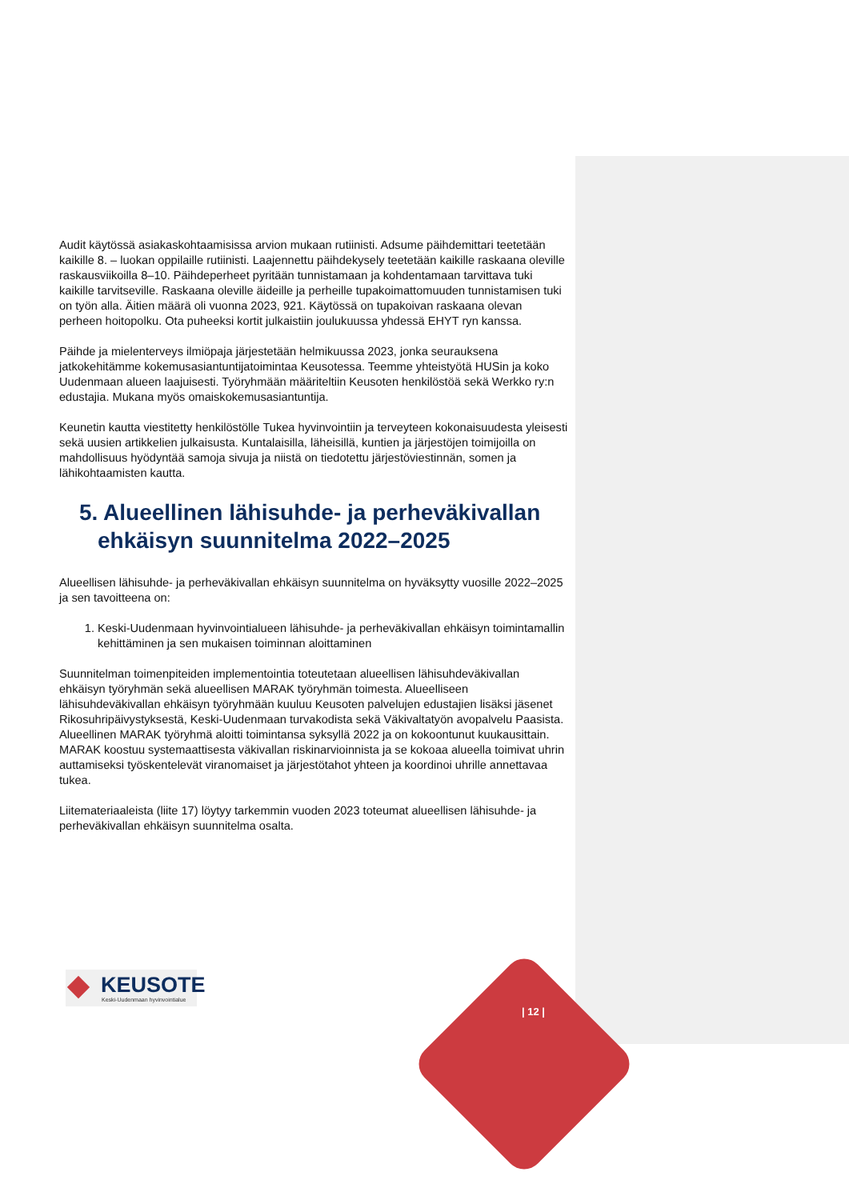Audit käytössä asiakaskohtaamisissa arvion mukaan rutiinisti. Adsume päihdemittari teetetään kaikille 8. – luokan oppilaille rutiinisti. Laajennettu päihdekysely teetetään kaikille raskaana oleville raskausviikoilla 8–10. Päihdeperheet pyritään tunnistamaan ja kohdentamaan tarvittava tuki kaikille tarvitseville. Raskaana oleville äideille ja perheille tupakoimattomuuden tunnistamisen tuki on työn alla. Äitien määrä oli vuonna 2023, 921. Käytössä on tupakoivan raskaana olevan perheen hoitopolku. Ota puheeksi kortit julkaistiin joulukuussa yhdessä EHYT ryn kanssa.
Päihde ja mielenterveys ilmiöpaja järjestetään helmikuussa 2023, jonka seurauksena jatkokehitämme kokemusasiantuntijatoimintaa Keusotessa. Teemme yhteistyötä HUSin ja koko Uudenmaan alueen laajuisesti. Työryhmään määriteltiin Keusoten henkilöstöä sekä Werkko ry:n edustajia. Mukana myös omaiskokemusasiantuntija.
Keunetin kautta viestitetty henkilöstölle Tukea hyvinvointiin ja terveyteen kokonaisuudesta yleisesti sekä uusien artikkelien julkaisusta. Kuntalaisilla, läheisillä, kuntien ja järjestöjen toimijoilla on mahdollisuus hyödyntää samoja sivuja ja niistä on tiedotettu järjestöviestinnän, somen ja lähikohtaamisten kautta.
5. Alueellinen lähisuhde- ja perheväkivallan ehkäisyn suunnitelma 2022–2025
Alueellisen lähisuhde- ja perheväkivallan ehkäisyn suunnitelma on hyväksytty vuosille 2022–2025 ja sen tavoitteena on:
1. Keski-Uudenmaan hyvinvointialueen lähisuhde- ja perheväkivallan ehkäisyn toimintamallin kehittäminen ja sen mukaisen toiminnan aloittaminen
Suunnitelman toimenpiteiden implementointia toteutetaan alueellisen lähisuhdeväkivallan ehkäisyn työryhmän sekä alueellisen MARAK työryhmän toimesta. Alueelliseen lähisuhdeväkivallan ehkäisyn työryhmään kuuluu Keusoten palvelujen edustajien lisäksi jäsenet Rikosuhripäivystyksestä, Keski-Uudenmaan turvakodista sekä Väkivaltatyön avopalvelu Paasista. Alueellinen MARAK työryhmä aloitti toimintansa syksyllä 2022 ja on kokoontunut kuukausittain. MARAK koostuu systemaattisesta väkivallan riskinarvioinnista ja se kokoaa alueella toimivat uhrin auttamiseksi työskentelevät viranomaiset ja järjestötahot yhteen ja koordinoi uhrille annettavaa tukea.
Liitemateriaaleista (liite 17) löytyy tarkemmin vuoden 2023 toteumat alueellisen lähisuhde- ja perheväkivallan ehkäisyn suunnitelma osalta.
KEUSOTE
Keski-Uudenmaan hyvinvointialue
| 12 |